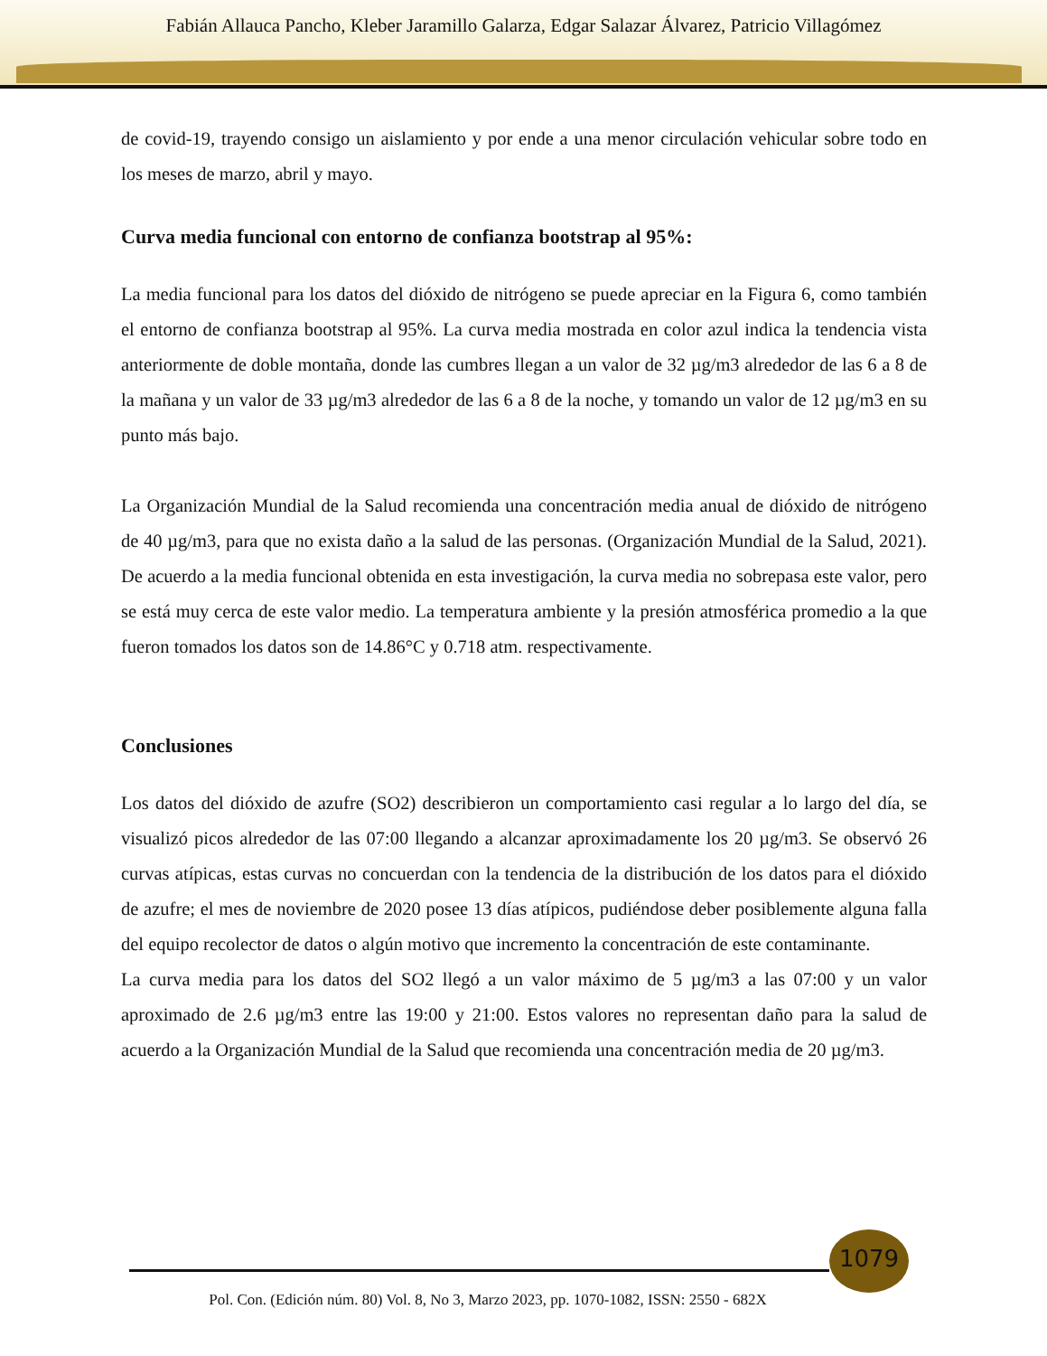Fabián Allauca Pancho, Kleber Jaramillo Galarza, Edgar Salazar Álvarez, Patricio Villagómez
de covid-19, trayendo consigo un aislamiento y por ende a una menor circulación vehicular sobre todo en los meses de marzo, abril y mayo.
Curva media funcional con entorno de confianza bootstrap al 95%:
La media funcional para los datos del dióxido de nitrógeno se puede apreciar en la Figura 6, como también el entorno de confianza bootstrap al 95%. La curva media mostrada en color azul indica la tendencia vista anteriormente de doble montaña, donde las cumbres llegan a un valor de 32 µg/m3 alrededor de las 6 a 8 de la mañana y un valor de 33 µg/m3 alrededor de las 6 a 8 de la noche, y tomando un valor de 12 µg/m3 en su punto más bajo.
La Organización Mundial de la Salud recomienda una concentración media anual de dióxido de nitrógeno de 40 µg/m3, para que no exista daño a la salud de las personas. (Organización Mundial de la Salud, 2021). De acuerdo a la media funcional obtenida en esta investigación, la curva media no sobrepasa este valor, pero se está muy cerca de este valor medio. La temperatura ambiente y la presión atmosférica promedio a la que fueron tomados los datos son de 14.86°C y 0.718 atm. respectivamente.
Conclusiones
Los datos del dióxido de azufre (SO2) describieron un comportamiento casi regular a lo largo del día, se visualizó picos alrededor de las 07:00 llegando a alcanzar aproximadamente los 20 µg/m3. Se observó 26 curvas atípicas, estas curvas no concuerdan con la tendencia de la distribución de los datos para el dióxido de azufre; el mes de noviembre de 2020 posee 13 días atípicos, pudiéndose deber posiblemente alguna falla del equipo recolector de datos o algún motivo que incremento la concentración de este contaminante.
La curva media para los datos del SO2 llegó a un valor máximo de 5 µg/m3 a las 07:00 y un valor aproximado de 2.6 µg/m3 entre las 19:00 y 21:00. Estos valores no representan daño para la salud de acuerdo a la Organización Mundial de la Salud que recomienda una concentración media de 20 µg/m3.
1079
Pol. Con. (Edición núm. 80) Vol. 8, No 3, Marzo 2023, pp. 1070-1082, ISSN: 2550 - 682X